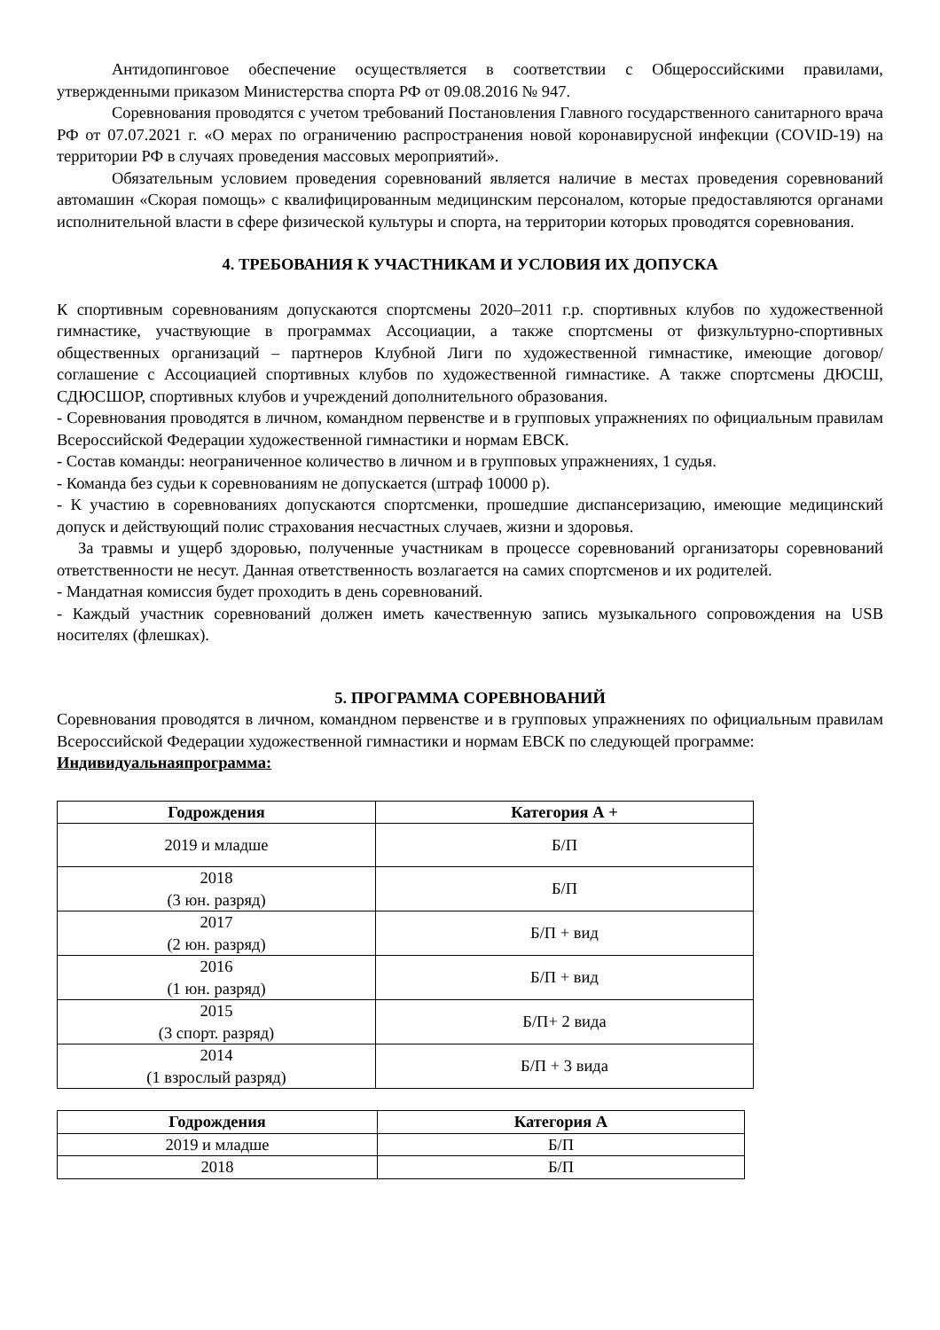Антидопинговое обеспечение осуществляется в соответствии с Общероссийскими правилами, утвержденными приказом Министерства спорта РФ от 09.08.2016 № 947.
Соревнования проводятся с учетом требований Постановления Главного государственного санитарного врача РФ от 07.07.2021 г. «О мерах по ограничению распространения новой коронавирусной инфекции (COVID-19) на территории РФ в случаях проведения массовых мероприятий».
Обязательным условием проведения соревнований является наличие в местах проведения соревнований автомашин «Скорая помощь» с квалифицированным медицинским персоналом, которые предоставляются органами исполнительной власти в сфере физической культуры и спорта, на территории которых проводятся соревнования.
4. ТРЕБОВАНИЯ К УЧАСТНИКАМ И УСЛОВИЯ ИХ ДОПУСКА
К спортивным соревнованиям допускаются спортсмены 2020–2011 г.р. спортивных клубов по художественной гимнастике, участвующие в программах Ассоциации, а также спортсмены от физкультурно-спортивных общественных организаций – партнеров Клубной Лиги по художественной гимнастике, имеющие договор/соглашение с Ассоциацией спортивных клубов по художественной гимнастике. А также спортсмены ДЮСШ, СДЮСШОР, спортивных клубов и учреждений дополнительного образования.
- Соревнования проводятся в личном, командном первенстве и в групповых упражнениях по официальным правилам Всероссийской Федерации художественной гимнастики и нормам ЕВСК.
- Состав команды: неограниченное количество в личном и в групповых упражнениях, 1 судья.
- Команда без судьи к соревнованиям не допускается (штраф 10000 р).
- К участию в соревнованиях допускаются спортсменки, прошедшие диспансеризацию, имеющие медицинский допуск и действующий полис страхования несчастных случаев, жизни и здоровья.
За травмы и ущерб здоровью, полученные участникам в процессе соревнований организаторы соревнований ответственности не несут. Данная ответственность возлагается на самих спортсменов и их родителей.
- Мандатная комиссия будет проходить в день соревнований.
- Каждый участник соревнований должен иметь качественную запись музыкального сопровождения на USB носителях (флешках).
5. ПРОГРАММА СОРЕВНОВАНИЙ
Соревнования проводятся в личном, командном первенстве и в групповых упражнениях по официальным правилам Всероссийской Федерации художественной гимнастики и нормам ЕВСК по следующей программе:
Индивидуальнаяпрограмма:
| Годрождения | Категория А + |
| --- | --- |
| 2019 и младше | Б/П |
| 2018 (3 юн. разряд) | Б/П |
| 2017 (2 юн. разряд) | Б/П + вид |
| 2016 (1 юн. разряд) | Б/П + вид |
| 2015 (3 спорт. разряд) | Б/П+ 2 вида |
| 2014 (1 взрослый разряд) | Б/П + 3 вида |
| Годрождения | Категория А |
| --- | --- |
| 2019 и младше | Б/П |
| 2018 | Б/П |